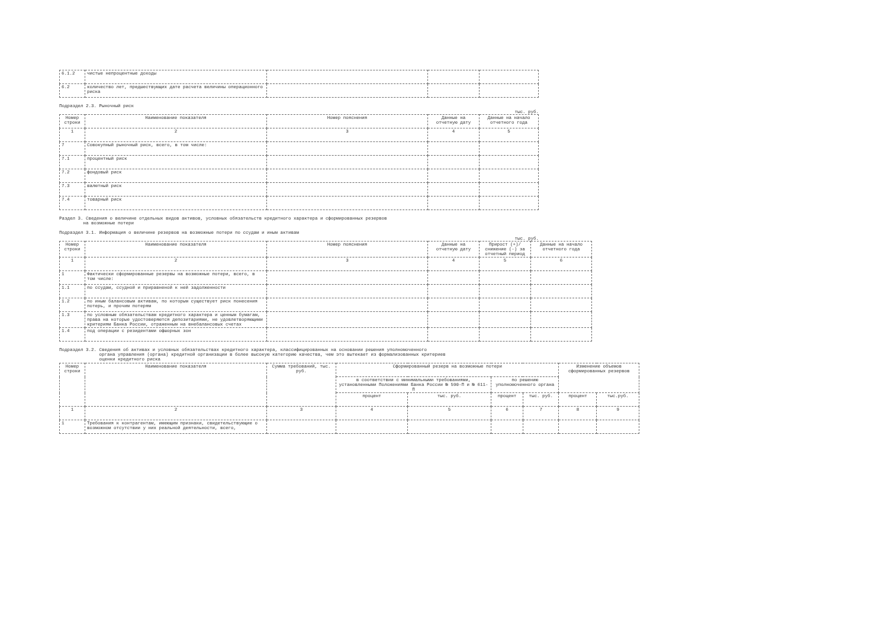| 6.1.2 | чистые непроцентные доходы | | | |
| 6.2 | количество лет, предшествующих дате расчета величины операционного риска | | | |
Подраздел 2.3. Рыночный риск
тыс. руб.
| Номер строки | Наименование показателя | Номер пояснения | Данные на отчетную дату | Данные на начало отчетного года |
| --- | --- | --- | --- | --- |
| 1 | 2 | 3 | 4 | 5 |
| 7 | Совокупный рыночный риск, всего, в том числе: | | | |
| 7.1 | процентный риск | | | |
| 7.2 | фондовый риск | | | |
| 7.3 | валютный риск | | | |
| 7.4 | товарный риск | | | |
Раздел 3. Сведения о величине отдельных видов активов, условных обязательств кредитного характера и сформированных резервов
на возможные потери
Подраздел 3.1. Информация о величине резервов на возможные потери по ссудам и иным активам
тыс. руб.
| Номер строки | Наименование показателя | Номер пояснения | Данные на отчетную дату | Прирост (+)/ снижение (-) за отчетный период | Данные на начало отчетного года |
| --- | --- | --- | --- | --- | --- |
| 1 | 2 | 3 | 4 | 5 | 6 |
| 1 | Фактически сформированные резервы на возможные потери, всего, в том числе: | | | | |
| 1.1 | по ссудам, ссудной и приравненой к ней задолженности | | | | |
| 1.2 | по иным балансовым активам, по которым существует риск понесения потерь, и прочим потерям | | | | |
| 1.3 | по условным обязательствам кредитного характера и ценным бумагам, права на которые удостоверяются депозитариями, не удовлетворяющими критериям Банка России, отраженным на внебалансовых счетах | | | | |
| 1.4 | под операции с резидентами офшорных зон | | | | |
Подраздел 3.2. Сведения об активах и условных обязательствах кредитного характера, классифицированных на основании решения уполномоченного
органа управления (органа) кредитной организации в более высокую категорию качества, чем это вытекает из формализованных критериев
оценки кредитного риска
| Номер строки | Наименование показателя | Сумма требований, тыс. руб. | Сформированный резерв на возможные потери | | | | Изменение объемов сформированных резервов | |
| --- | --- | --- | --- | --- | --- | --- | --- | --- |
| | | | в соответствии с минимальными требованиями, установленными Положениями Банка России № 590-П и № 611-П | | по решению уполномоченного органа | | | |
| | | | процент | тыс. руб. | процент | тыс. руб. | процент | тыс.руб. |
| 1 | 2 | 3 | 4 | 5 | 6 | 7 | 8 | 9 |
| 1 | Требования к контрагентам, имеющим признаки, свидетельствующие о возможном отсутствии у них реальной деятельности, всего, | | | | | | | |